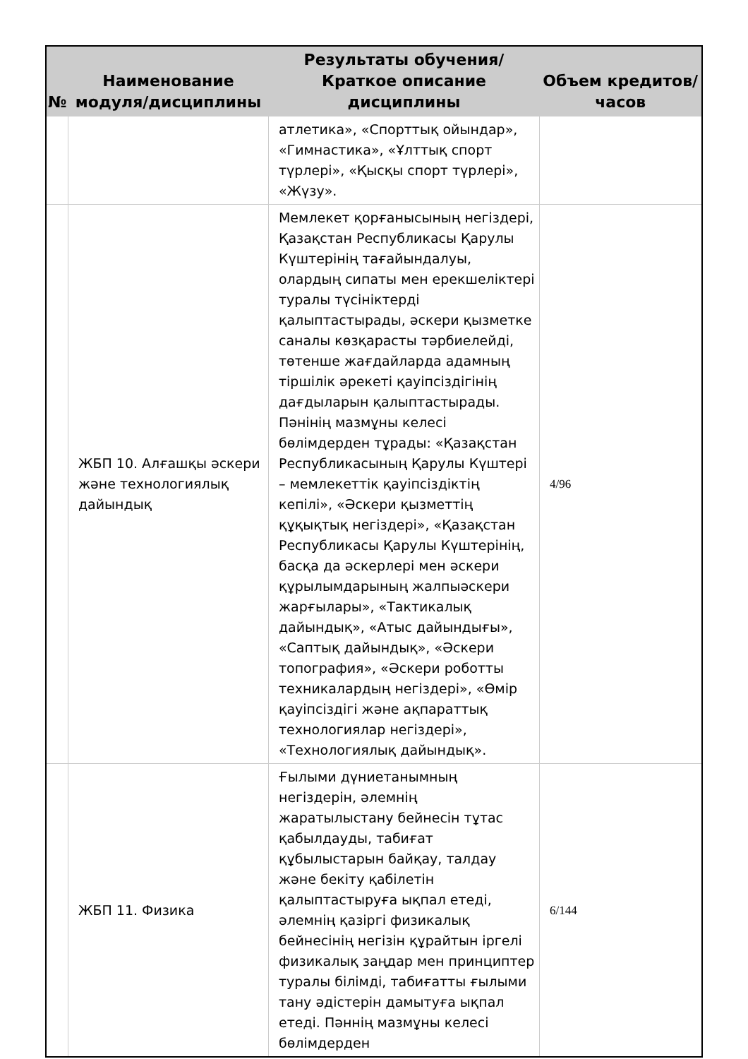| № | Наименование модуля/дисциплины | Результаты обучения/Краткое описание дисциплины | Объем кредитов/часов |
| --- | --- | --- | --- |
| | | атлетика», «Спорттық ойындар», «Гимнастика», «Ұлттық спорт түрлері», «Қысқы спорт түрлері», «Жүзу». | |
| | ЖБП 10. Алғашқы әскери және технологиялық дайындық | Мемлекет қорғанысының негіздері, Қазақстан Республикасы Қарулы Күштерінің тағайындалуы, олардың сипаты мен ерекшеліктері туралы түсініктерді қалыптастырады, әскери қызметке саналы көзқарасты тәрбиелейді, төтенше жағдайларда адамның тіршілік әрекеті қауіпсіздігінің дағдыларын қалыптастырады. Пәнінің мазмұны келесі бөлімдерден тұрады: «Қазақстан Республикасының Қарулы Күштері – мемлекеттік қауіпсіздіктің кепілі», «Әскери қызметтің құқықтық негіздері», «Қазақстан Республикасы Қарулы Күштерінің, басқа да әскерлері мен әскери құрылымдарының жалпыәскери жарғылары», «Тактикалық дайындық», «Атыс дайындығы», «Саптық дайындық», «Әскери топография», «Әскери роботты техникалардың негіздері», «Өмір қауіпсіздігі және ақпараттық технологиялар негіздері», «Технологиялық дайындық». | 4/96 |
| | ЖБП 11. Физика | Ғылыми дүниетанымның негіздерін, әлемнің жаратылыстану бейнесін тұтас қабылдауды, табиғат құбылыстарын байқау, талдау және бекіту қабілетін қалыптастыруға ықпал етеді, әлемнің қазіргі физикалық бейнесінің негізін құрайтын іргелі физикалық заңдар мен принциптер туралы білімді, табиғатты ғылыми тану әдістерін дамытуға ықпал етеді. Пәннің мазмұны келесі бөлімдерден | 6/144 |